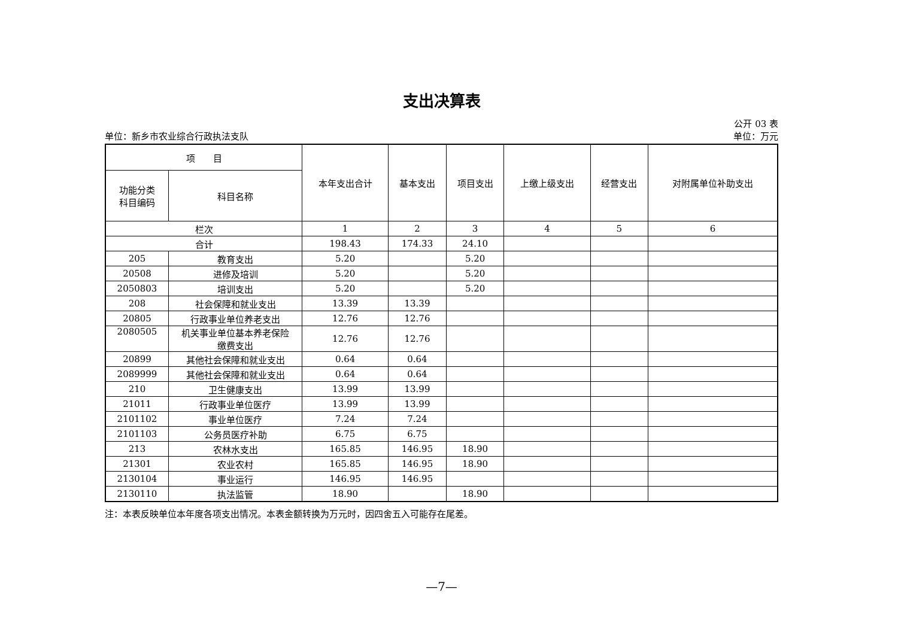支出决算表
公开 03 表
单位：新乡市农业综合行政执法支队 单位：万元
| 项 目 | | 本年支出合计 | 基本支出 | 项目支出 | 上缴上级支出 | 经营支出 | 对附属单位补助支出 |
| --- | --- | --- | --- | --- | --- | --- | --- |
| 功能分类 科目编码 | 科目名称 | | | | | | |
| 栏次 | | 1 | 2 | 3 | 4 | 5 | 6 |
| 合计 | | 198.43 | 174.33 | 24.10 | | | |
| 205 | 教育支出 | 5.20 | | 5.20 | | | |
| 20508 | 进修及培训 | 5.20 | | 5.20 | | | |
| 2050803 | 培训支出 | 5.20 | | 5.20 | | | |
| 208 | 社会保障和就业支出 | 13.39 | 13.39 | | | | |
| 20805 | 行政事业单位养老支出 | 12.76 | 12.76 | | | | |
| 2080505 | 机关事业单位基本养老保险 缴费支出 | 12.76 | 12.76 | | | | |
| 20899 | 其他社会保障和就业支出 | 0.64 | 0.64 | | | | |
| 2089999 | 其他社会保障和就业支出 | 0.64 | 0.64 | | | | |
| 210 | 卫生健康支出 | 13.99 | 13.99 | | | | |
| 21011 | 行政事业单位医疗 | 13.99 | 13.99 | | | | |
| 2101102 | 事业单位医疗 | 7.24 | 7.24 | | | | |
| 2101103 | 公务员医疗补助 | 6.75 | 6.75 | | | | |
| 213 | 农林水支出 | 165.85 | 146.95 | 18.90 | | | |
| 21301 | 农业农村 | 165.85 | 146.95 | 18.90 | | | |
| 2130104 | 事业运行 | 146.95 | 146.95 | | | | |
| 2130110 | 执法监管 | 18.90 | | 18.90 | | | |
注：本表反映单位本年度各项支出情况。本表金额转换为万元时，因四舍五入可能存在尾差。
—7—